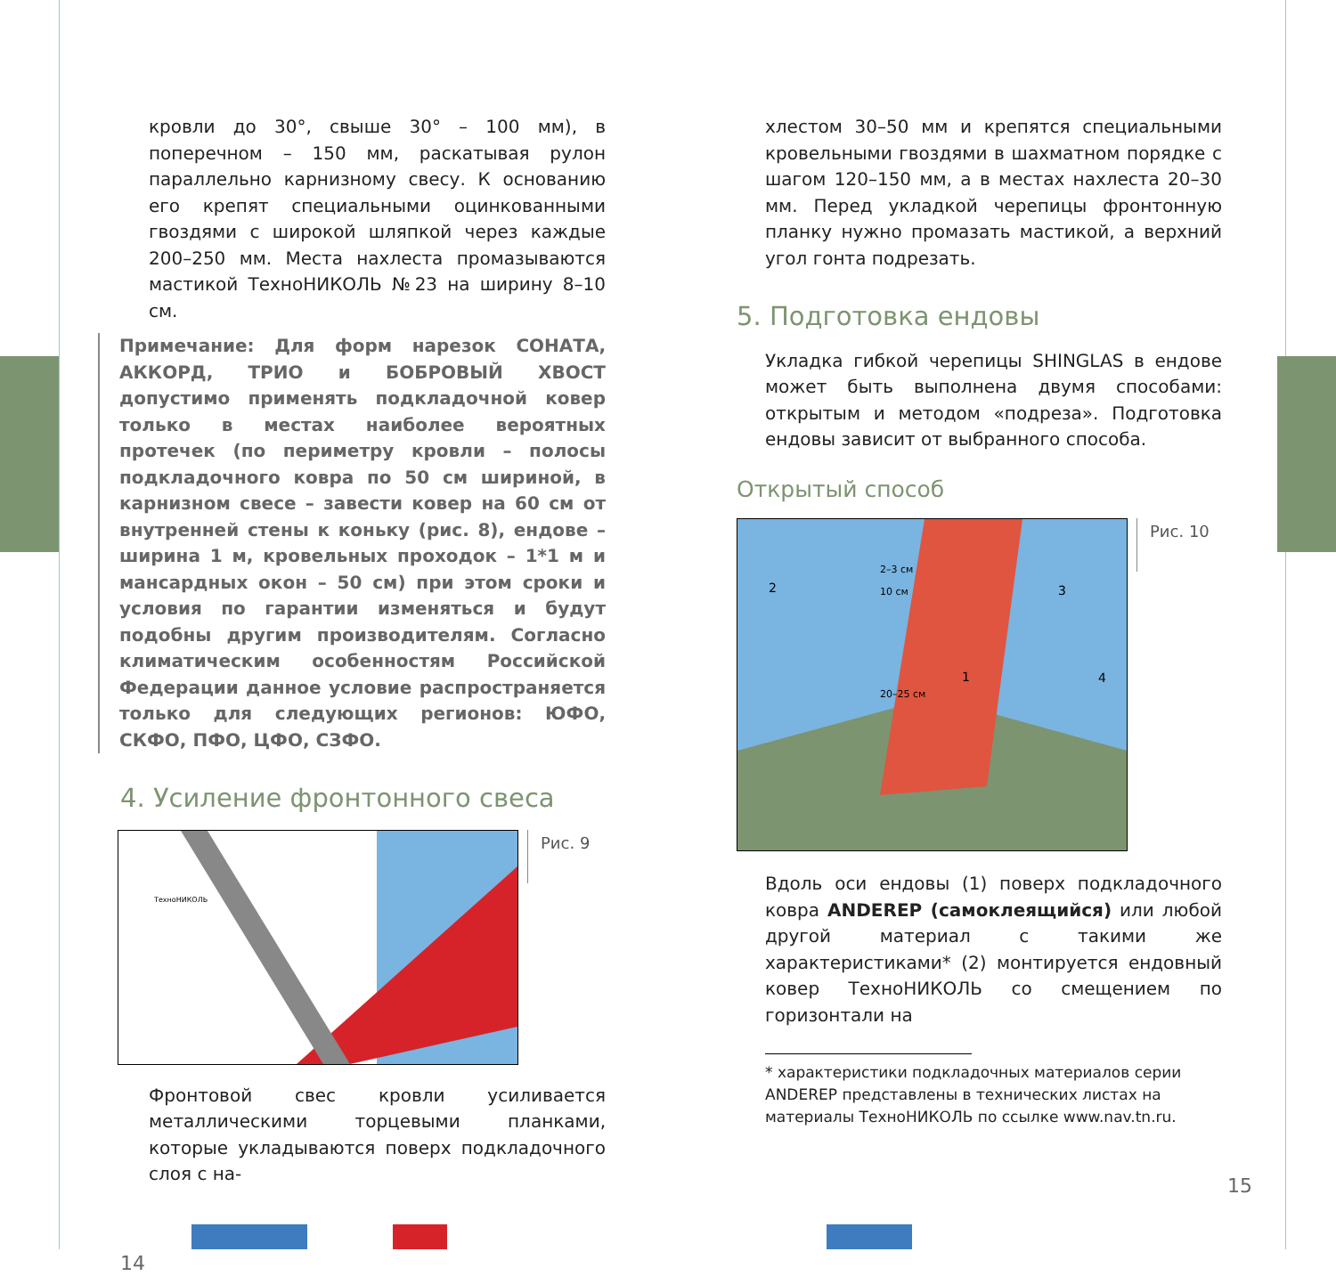кровли до 30°, свыше 30° – 100 мм), в поперечном – 150 мм, раскатывая рулон параллельно карнизному свесу. К основанию его крепят специальными оцинкованными гвоздями с широкой шляпкой через каждые 200–250 мм. Места нахлеста промазываются мастикой ТехноНИКОЛЬ №23 на ширину 8–10 см.
Примечание: Для форм нарезок СОНАТА, АККОРД, ТРИО и БОБРОВЫЙ ХВОСТ допустимо применять подкладочной ковер только в местах наиболее вероятных протечек (по периметру кровли – полосы подкладочного ковра по 50 см шириной, в карнизном свесе – завести ковер на 60 см от внутренней стены к коньку (рис. 8), ендове – ширина 1 м, кровельных проходок – 1*1 м и мансардных окон – 50 см) при этом сроки и условия по гарантии изменяться и будут подобны другим производителям. Согласно климатическим особенностям Российской Федерации данное условие распространяется только для следующих регионов: ЮФО, СКФО, ПФО, ЦФО, СЗФО.
4. Усиление фронтонного свеса
ТехноНИКОЛЬ
Рис. 9
Фронтовой свес кровли усиливается металлическими торцевыми планками, которые укладываются поверх подкладочного слоя с на-
14
хлестом 30–50 мм и крепятся специальными кровельными гвоздями в шахматном порядке с шагом 120–150 мм, а в местах нахлеста 20–30 мм. Перед укладкой черепицы фронтонную планку нужно промазать мастикой, а верхний угол гонта подрезать.
5. Подготовка ендовы
Укладка гибкой черепицы SHINGLAS в ендове может быть выполнена двумя способами: открытым и методом «подреза». Подготовка ендовы зависит от выбранного способа.
Открытый способ
2–3 см
10 см
20–25 см
2
3
1
4
Рис. 10
Вдоль оси ендовы (1) поверх подкладочного ковра ANDEREP (самоклеящийся) или любой другой материал с такими же характеристиками* (2) монтируется ендовный ковер ТехноНИКОЛЬ со смещением по горизонтали на
* характеристики подкладочных материалов серии ANDEREP представлены в технических листах на материалы ТехноНИКОЛЬ по ссылке www.nav.tn.ru.
15